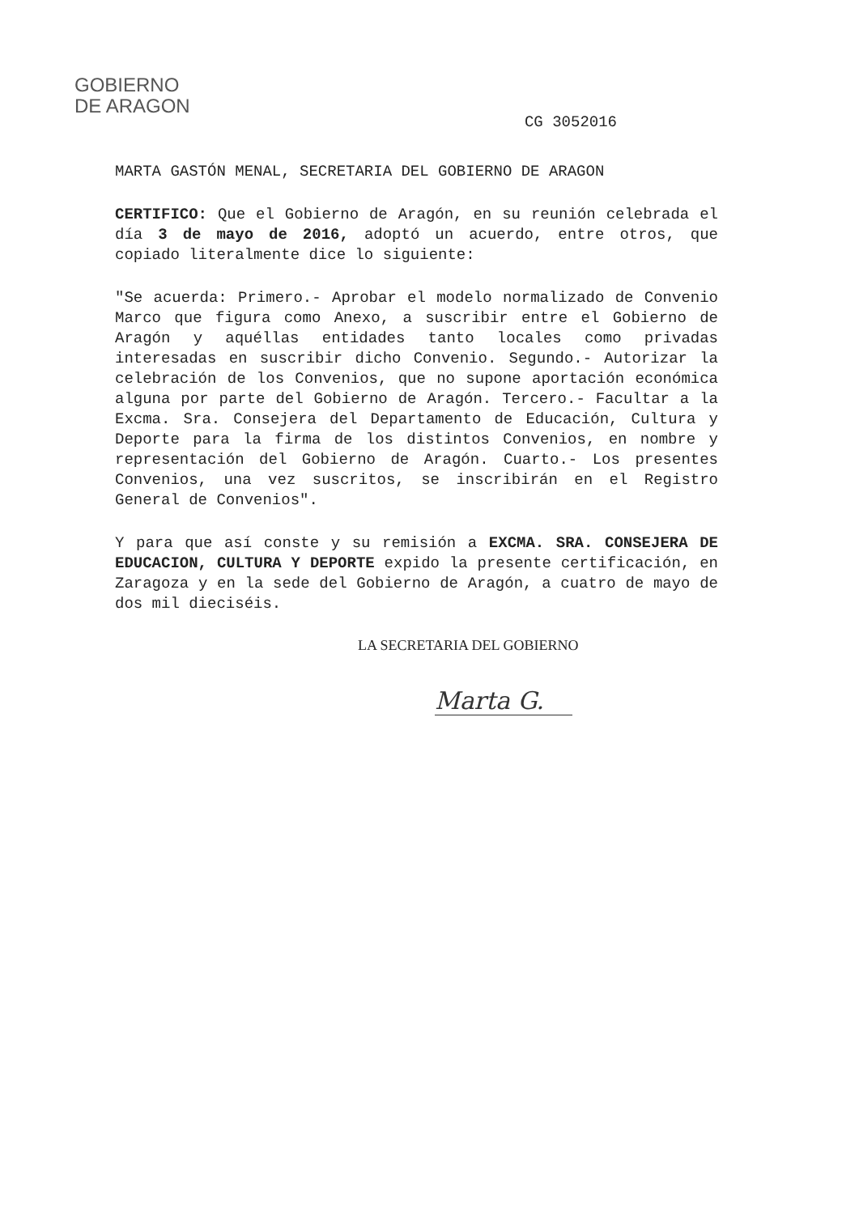GOBIERNO
DE ARAGON
CG 3052016
MARTA GASTÓN MENAL, SECRETARIA DEL GOBIERNO DE ARAGON
CERTIFICO: Que el Gobierno de Aragón, en su reunión celebrada el día 3 de mayo de 2016, adoptó un acuerdo, entre otros, que copiado literalmente dice lo siguiente:
"Se acuerda: Primero.- Aprobar el modelo normalizado de Convenio Marco que figura como Anexo, a suscribir entre el Gobierno de Aragón y aquéllas entidades tanto locales como privadas interesadas en suscribir dicho Convenio. Segundo.- Autorizar la celebración de los Convenios, que no supone aportación económica alguna por parte del Gobierno de Aragón. Tercero.- Facultar a la Excma. Sra. Consejera del Departamento de Educación, Cultura y Deporte para la firma de los distintos Convenios, en nombre y representación del Gobierno de Aragón. Cuarto.- Los presentes Convenios, una vez suscritos, se inscribirán en el Registro General de Convenios".
Y para que así conste y su remisión a EXCMA. SRA. CONSEJERA DE EDUCACION, CULTURA Y DEPORTE expido la presente certificación, en Zaragoza y en la sede del Gobierno de Aragón, a cuatro de mayo de dos mil dieciséis.
LA SECRETARIA DEL GOBIERNO
Marta G.